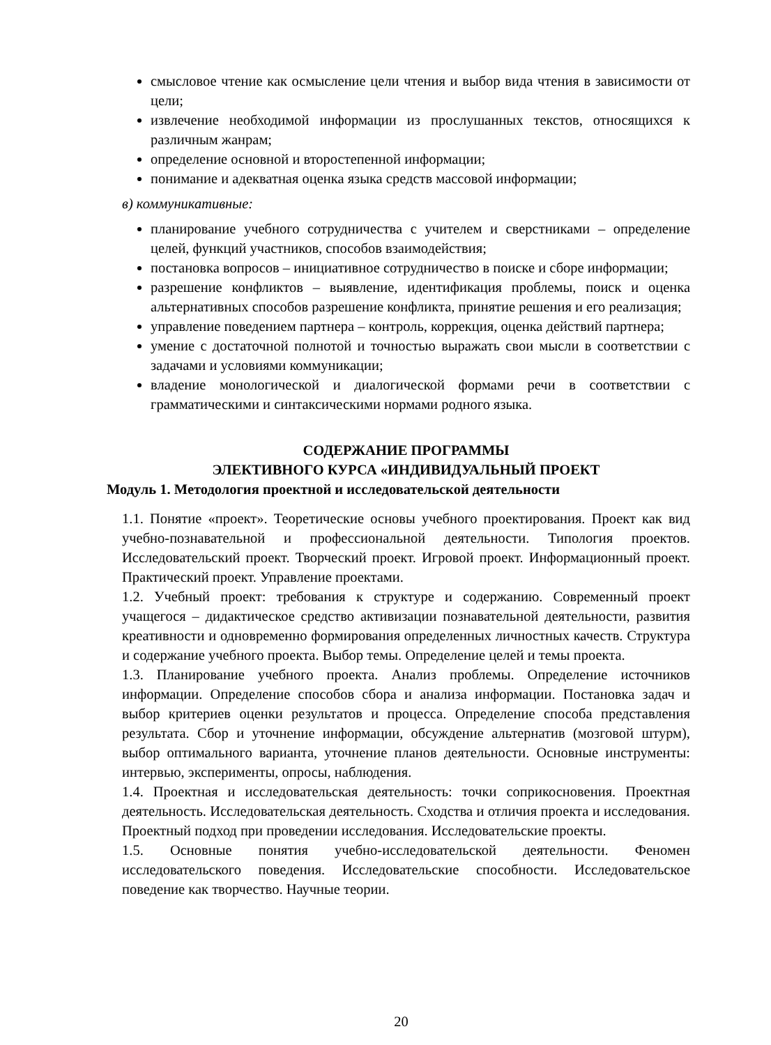смысловое чтение как осмысление цели чтения и выбор вида чтения в зависимости от цели;
извлечение необходимой информации из прослушанных текстов, относящихся к различным жанрам;
определение основной и второстепенной информации;
понимание и адекватная оценка языка средств массовой информации;
в) коммуникативные:
планирование учебного сотрудничества с учителем и сверстниками – определение целей, функций участников, способов взаимодействия;
постановка вопросов – инициативное сотрудничество в поиске и сборе информации;
разрешение конфликтов – выявление, идентификация проблемы, поиск и оценка альтернативных способов разрешение конфликта, принятие решения и его реализация;
управление поведением партнера – контроль, коррекция, оценка действий партнера;
умение с достаточной полнотой и точностью выражать свои мысли в соответствии с задачами и условиями коммуникации;
владение монологической и диалогической формами речи в соответствии с грамматическими и синтаксическими нормами родного языка.
СОДЕРЖАНИЕ ПРОГРАММЫ
ЭЛЕКТИВНОГО КУРСА «ИНДИВИДУАЛЬНЫЙ ПРОЕКТ
Модуль 1. Методология проектной и исследовательской деятельности
1.1. Понятие «проект». Теоретические основы учебного проектирования. Проект как вид учебно-познавательной и профессиональной деятельности. Типология проектов. Исследовательский проект. Творческий проект. Игровой проект. Информационный проект. Практический проект. Управление проектами.
1.2. Учебный проект: требования к структуре и содержанию. Современный проект учащегося – дидактическое средство активизации познавательной деятельности, развития креативности и одновременно формирования определенных личностных качеств. Структура и содержание учебного проекта. Выбор темы. Определение целей и темы проекта.
1.3. Планирование учебного проекта. Анализ проблемы. Определение источников информации. Определение способов сбора и анализа информации. Постановка задач и выбор критериев оценки результатов и процесса. Определение способа представления результата. Сбор и уточнение информации, обсуждение альтернатив (мозговой штурм), выбор оптимального варианта, уточнение планов деятельности. Основные инструменты: интервью, эксперименты, опросы, наблюдения.
1.4. Проектная и исследовательская деятельность: точки соприкосновения. Проектная деятельность. Исследовательская деятельность. Сходства и отличия проекта и исследования. Проектный подход при проведении исследования. Исследовательские проекты.
1.5. Основные понятия учебно-исследовательской деятельности. Феномен исследовательского поведения. Исследовательские способности. Исследовательское поведение как творчество. Научные теории.
20